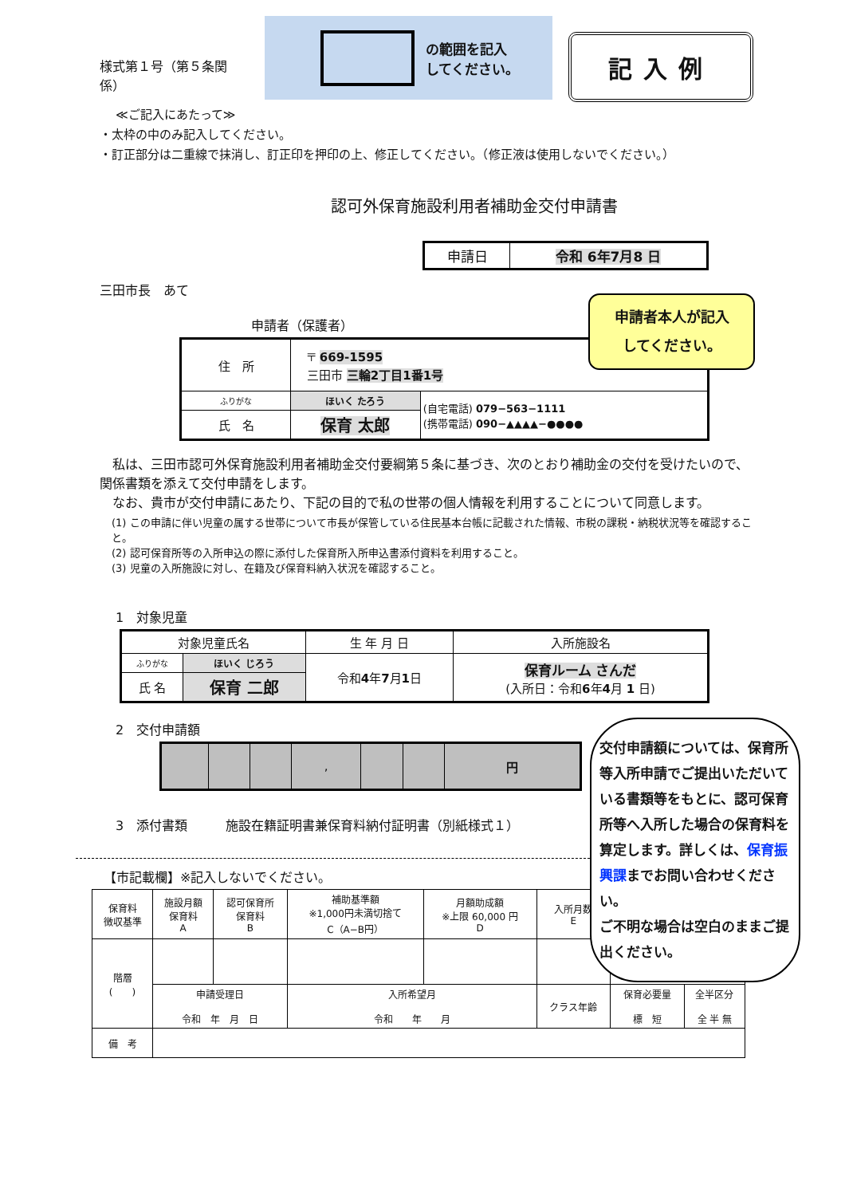様式第１号（第５条関係）
の範囲を記入
してください。
記入例
≪ご記入にあたって≫
・太枠の中のみ記入してください。
・訂正部分は二重線で抹消し、訂正印を押印の上、修正してください。（修正液は使用しないでください。）
認可外保育施設利用者補助金交付申請書
| 申請日 | 令和 6年7月8 日 |
三田市長　あて
申請者（保護者）
| 住 所 | 〒 669-1595 三田市 三輪2丁目1番1号 | |
| ふりがな | ほいく たろう | (自宅電話) 079−563−1111 (携帯電話) 090−▲▲▲▲−●●●● |
| 氏 名 | 保育 太郎 | |
　私は、三田市認可外保育施設利用者補助金交付要綱第５条に基づき、次のとおり補助金の交付を受けたいので、関係書類を添えて交付申請をします。
　なお、貴市が交付申請にあたり、下記の目的で私の世帯の個人情報を利用することについて同意します。
(1) この申請に伴い児童の属する世帯について市長が保管している住民基本台帳に記載された情報、市税の課税・納税状況等を確認すること。
(2) 認可保育所等の入所申込の際に添付した保育所入所申込書添付資料を利用すること。
(3) 児童の入所施設に対し、在籍及び保育料納入状況を確認すること。
1　対象児童
| 対象児童氏名 | | 生 年 月 日 | 入所施設名 |
| --- | --- | --- | --- |
| ふりがな | ほいく じろう | 令和 4 年 7 月 1 日 | 保育ルーム さんだ (入所日：令和 6 年 4 月 1 日) |
| 氏 名 | 保育 二郎 | | |
2　交付申請額
| | | | , | | | 円 |
3　添付書類　　　施設在籍証明書兼保育料納付証明書（別紙様式１）
【市記載欄】※記入しないでください。
| 保育料 徴収基準 | 施設月額 保育料 A | 認可保育所 保育料 B | 補助基準額 ※1,000円未満切捨て C（A−B円） | 月額助成額 ※上限 60,000 円 D | 入所月数 E | | |
| 階層 ( ) | | | | | | | |
| | 申請受理日 令和 年 月 日 | | 入所希望月 令和 年 月 | | クラス年齢 | 保育必要量 標 短 | 全半区分 全 半 無 |
| 備 考 | | | | | | | |
申請者本人が記入
してください。
交付申請額については、保育所等入所申請でご提出いただいている書類等をもとに、認可保育所等へ入所した場合の保育料を算定します。詳しくは、保育振興課までお問い合わせください。
ご不明な場合は空白のままご提出ください。